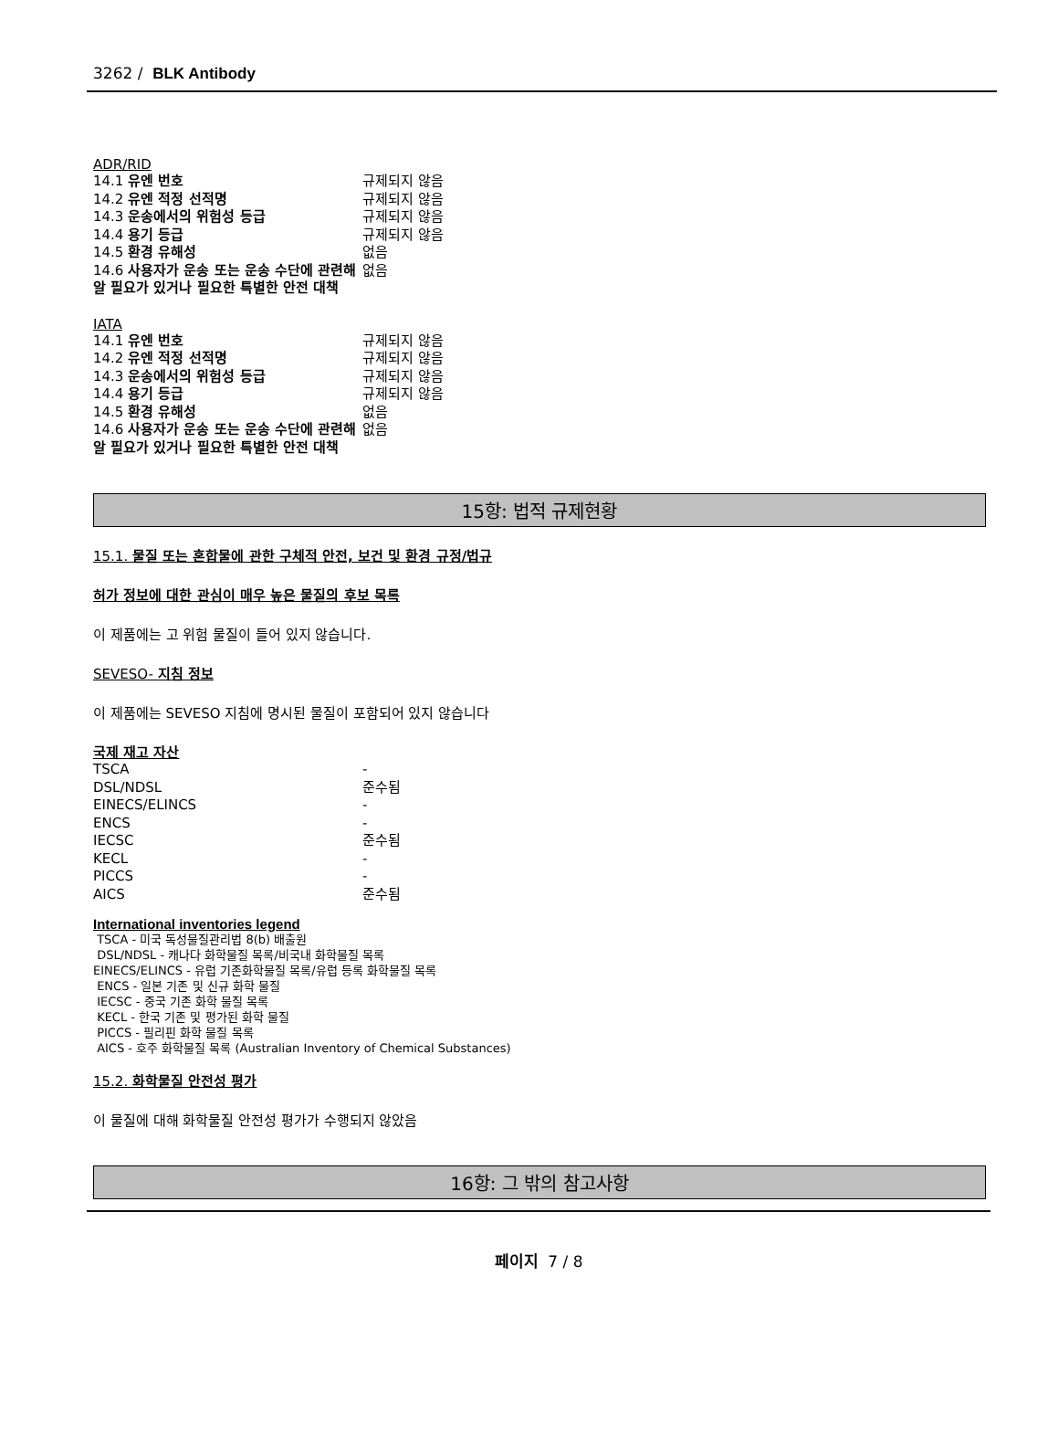3262 / BLK Antibody
ADR/RID
| 14.1 유엔 번호 | 규제되지 않음 |
| 14.2 유엔 적정 선적명 | 규제되지 않음 |
| 14.3 운송에서의 위험성 등급 | 규제되지 않음 |
| 14.4 용기 등급 | 규제되지 않음 |
| 14.5 환경 유해성 | 없음 |
| 14.6 사용자가 운송 또는 운송 수단에 관련해 알 필요가 있거나 필요한 특별한 안전 대책 | 없음 |
IATA
| 14.1 유엔 번호 | 규제되지 않음 |
| 14.2 유엔 적정 선적명 | 규제되지 않음 |
| 14.3 운송에서의 위험성 등급 | 규제되지 않음 |
| 14.4 용기 등급 | 규제되지 않음 |
| 14.5 환경 유해성 | 없음 |
| 14.6 사용자가 운송 또는 운송 수단에 관련해 알 필요가 있거나 필요한 특별한 안전 대책 | 없음 |
15항: 법적 규제현황
15.1. 물질 또는 혼합물에 관한 구체적 안전, 보건 및 환경 규정/법규
허가 정보에 대한 관심이 매우 높은 물질의 후보 목록
이 제품에는 고 위험 물질이 들어 있지 않습니다.
SEVESO- 지침 정보
이 제품에는 SEVESO 지침에 명시된 물질이 포함되어 있지 않습니다
국제 재고 자산
| TSCA | - |
| DSL/NDSL | 준수됨 |
| EINECS/ELINCS | - |
| ENCS | - |
| IECSC | 준수됨 |
| KECL | - |
| PICCS | - |
| AICS | 준수됨 |
International inventories legend
TSCA - 미국 독성물질관리법 8(b) 배출원
DSL/NDSL - 캐나다 화학물질 목록/비국내 화학물질 목록
EINECS/ELINCS - 유럽 기존화학물질 목록/유럽 등록 화학물질 목록
ENCS - 일본 기존 및 신규 화학 물질
IECSC - 중국 기존 화학 물질 목록
KECL - 한국 기존 및 평가된 화학 물질
PICCS - 필리핀 화학 물질 목록
AICS - 호주 화학물질 목록 (Australian Inventory of Chemical Substances)
15.2. 화학물질 안전성 평가
이 물질에 대해 화학물질 안전성 평가가 수행되지 않았음
16항: 그 밖의 참고사항
페이지 7 / 8